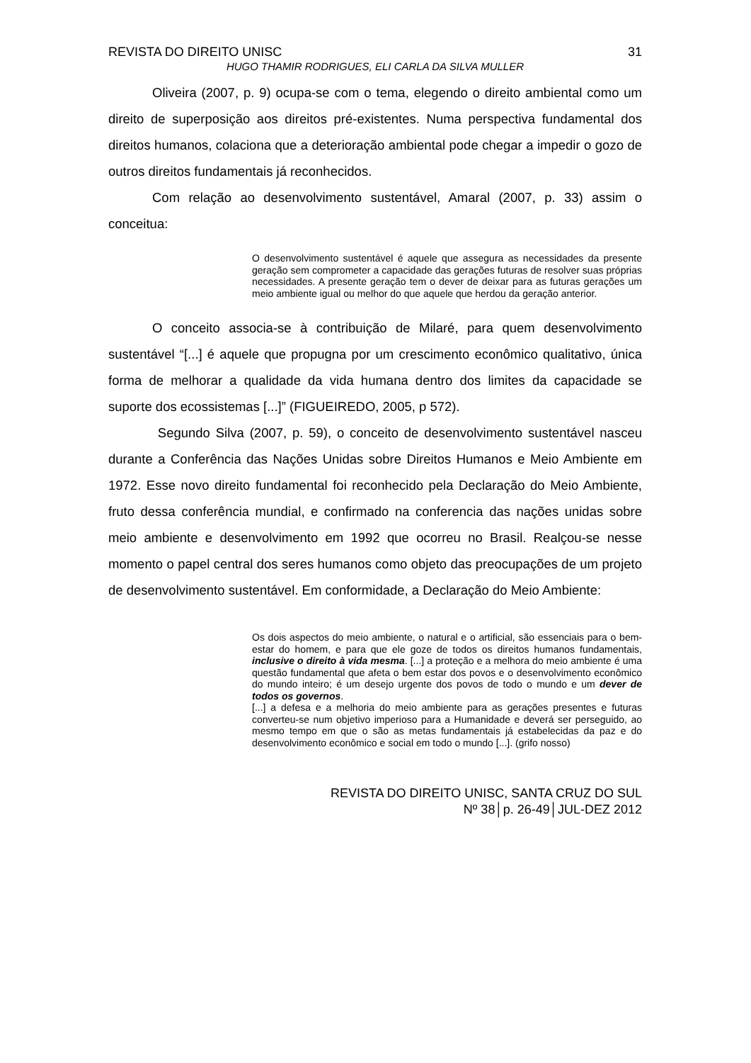REVISTA DO DIREITO UNISC 31
HUGO THAMIR RODRIGUES, ELI CARLA DA SILVA MULLER
Oliveira (2007, p. 9) ocupa-se com o tema, elegendo o direito ambiental como um direito de superposição aos direitos pré-existentes. Numa perspectiva fundamental dos direitos humanos, colaciona que a deterioração ambiental pode chegar a impedir o gozo de outros direitos fundamentais já reconhecidos.
Com relação ao desenvolvimento sustentável, Amaral (2007, p. 33) assim o conceitua:
O desenvolvimento sustentável é aquele que assegura as necessidades da presente geração sem comprometer a capacidade das gerações futuras de resolver suas próprias necessidades. A presente geração tem o dever de deixar para as futuras gerações um meio ambiente igual ou melhor do que aquele que herdou da geração anterior.
O conceito associa-se à contribuição de Milaré, para quem desenvolvimento sustentável “[...] é aquele que propugna por um crescimento econômico qualitativo, única forma de melhorar a qualidade da vida humana dentro dos limites da capacidade se suporte dos ecossistemas [...]” (FIGUEIREDO, 2005, p 572).
Segundo Silva (2007, p. 59), o conceito de desenvolvimento sustentável nasceu durante a Conferência das Nações Unidas sobre Direitos Humanos e Meio Ambiente em 1972. Esse novo direito fundamental foi reconhecido pela Declaração do Meio Ambiente, fruto dessa conferência mundial, e confirmado na conferencia das nações unidas sobre meio ambiente e desenvolvimento em 1992 que ocorreu no Brasil. Realçou-se nesse momento o papel central dos seres humanos como objeto das preocupações de um projeto de desenvolvimento sustentável. Em conformidade, a Declaração do Meio Ambiente:
Os dois aspectos do meio ambiente, o natural e o artificial, são essenciais para o bem-estar do homem, e para que ele goze de todos os direitos humanos fundamentais, inclusive o direito à vida mesma. [...] a proteção e a melhora do meio ambiente é uma questão fundamental que afeta o bem estar dos povos e o desenvolvimento econômico do mundo inteiro; é um desejo urgente dos povos de todo o mundo e um dever de todos os governos.
[...] a defesa e a melhoria do meio ambiente para as gerações presentes e futuras converteu-se num objetivo imperioso para a Humanidade e deverá ser perseguido, ao mesmo tempo em que o são as metas fundamentais já estabelecidas da paz e do desenvolvimento econômico e social em todo o mundo [...]. (grifo nosso)
REVISTA DO DIREITO UNISC, SANTA CRUZ DO SUL
Nº 38│p. 26-49│JUL-DEZ 2012